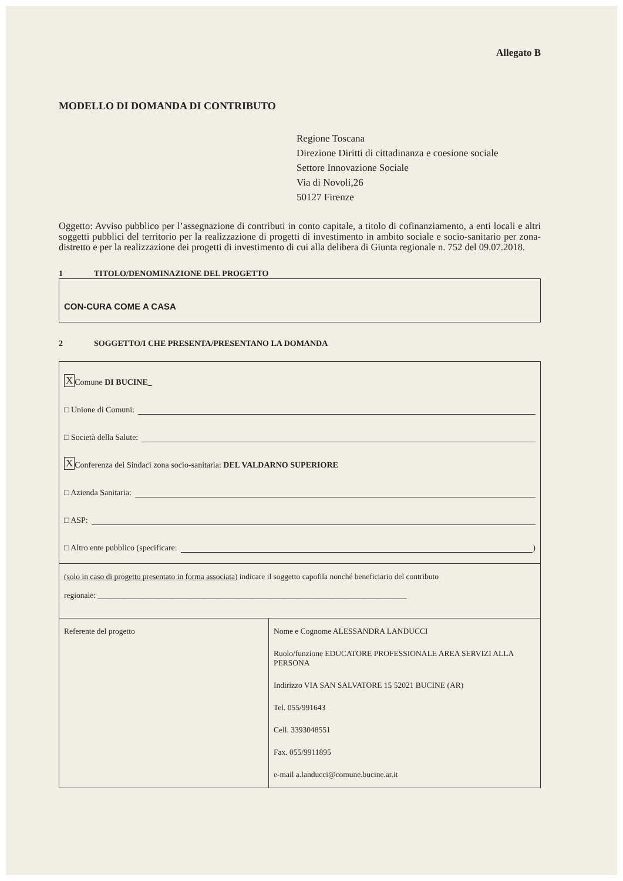Allegato B
MODELLO DI DOMANDA DI CONTRIBUTO
Regione Toscana
Direzione Diritti di cittadinanza e coesione sociale
Settore Innovazione Sociale
Via di Novoli,26
50127 Firenze
Oggetto: Avviso pubblico per l’assegnazione di contributi in conto capitale, a titolo di cofinanziamento, a enti locali e altri soggetti pubblici del territorio per la realizzazione di progetti di investimento in ambito sociale e socio-sanitario per zona-distretto e per la realizzazione dei progetti di investimento di cui alla delibera di Giunta regionale n. 752 del 09.07.2018.
1 TITOLO/DENOMINAZIONE DEL PROGETTO
CON-CURA COME A CASA
2 SOGGETTO/I CHE PRESENTA/PRESENTANO LA DOMANDA
X Comune DI BUCINE_
□ Unione di Comuni:
□ Società della Salute:
X Conferenza dei Sindaci zona socio-sanitaria: DEL VALDARNO SUPERIORE
□ Azienda Sanitaria:
□ ASP:
□ Altro ente pubblico (specificare:
)
| (solo in caso di progetto presentato in forma associata) indicare il soggetto capofila nonché beneficiario del contributo regionale: ______________________________________________________________________________ | |
| Referente del progetto | Nome e Cognome ALESSANDRA LANDUCCI Ruolo/funzione EDUCATORE PROFESSIONALE AREA SERVIZI ALLA PERSONA Indirizzo VIA SAN SALVATORE 15 52021 BUCINE (AR) Tel. 055/991643 Cell. 3393048551 Fax. 055/9911895 e-mail a.landucci@comune.bucine.ar.it |